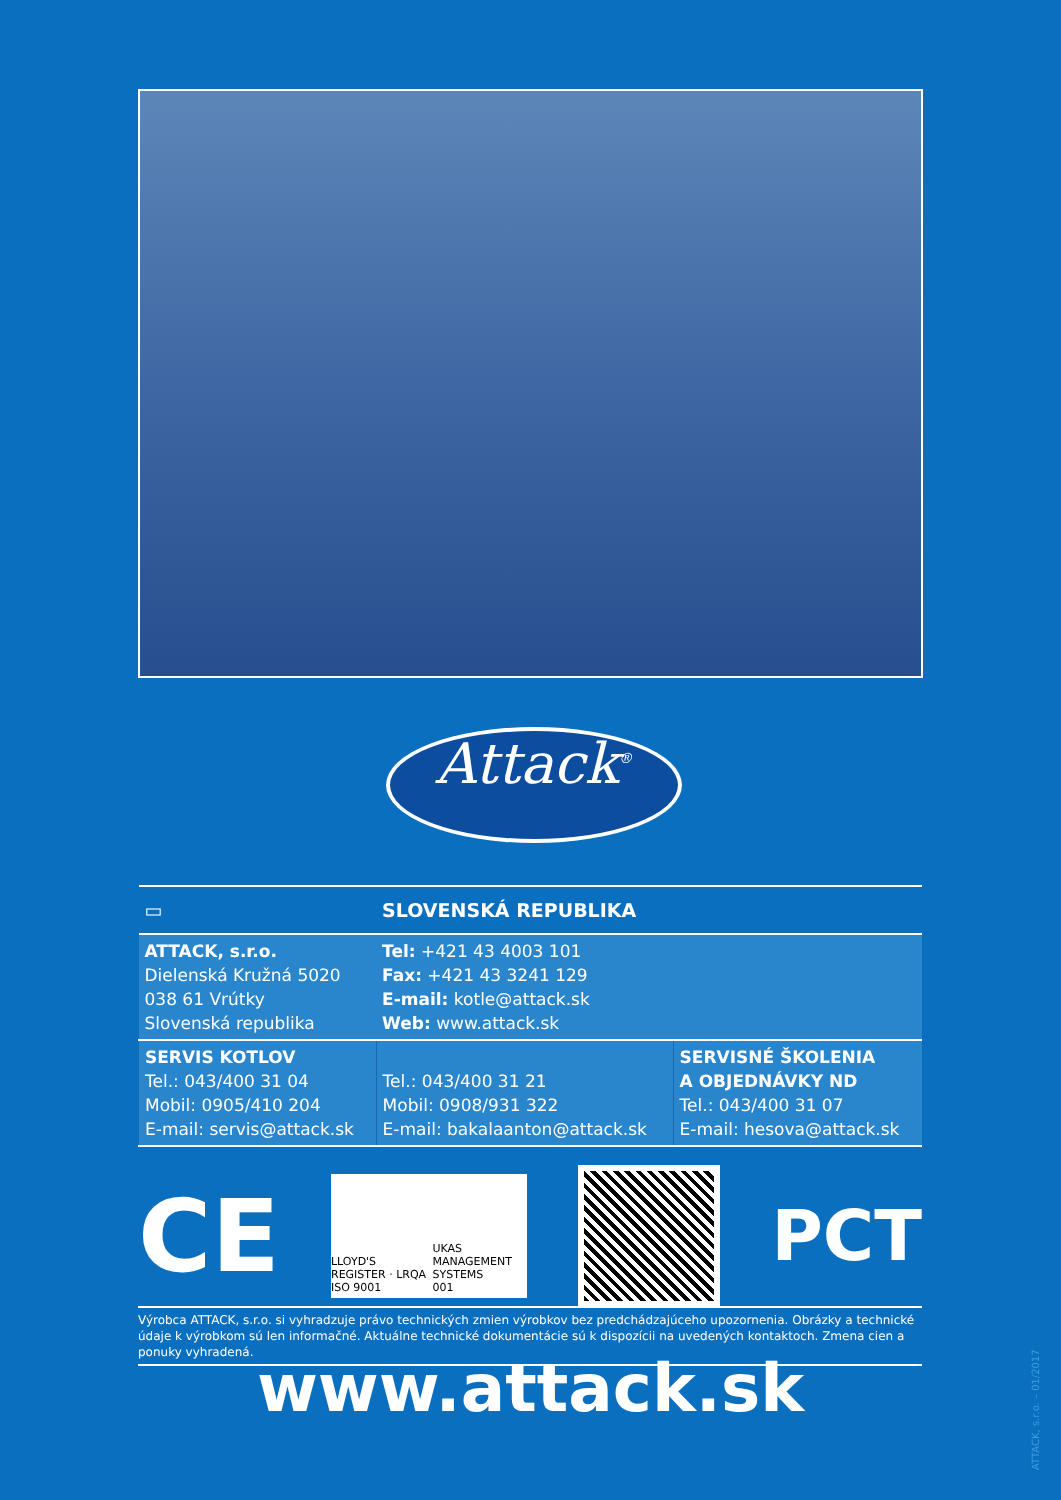Attack<sup>®</sup>
| ▭ | SLOVENSKÁ REPUBLIKA | |
| ATTACK, s.r.o. Dielenská Kružná 5020 038 61 Vrútky Slovenská republika | Tel: +421 43 4003 101 Fax: +421 43 3241 129 E-mail: kotle@attack.sk Web: www.attack.sk | |
| SERVIS KOTLOV Tel.: 043/400 31 04 Mobil: 0905/410 204 E-mail: servis@attack.sk | Tel.: 043/400 31 21 Mobil: 0908/931 322 E-mail: bakalaanton@attack.sk | SERVISNÉ ŠKOLENIA A OBJEDNÁVKY ND Tel.: 043/400 31 07 E-mail: hesova@attack.sk |
CE
LLOYD'S REGISTER · LRQA
ISO 9001 UKAS
MANAGEMENT SYSTEMS
001
PCT
Výrobca ATTACK, s.r.o. si vyhradzuje právo technických zmien výrobkov bez predchádzajúceho upozornenia. Obrázky a technické údaje k výrobkom sú len informačné. Aktuálne technické dokumentácie sú k dispozícii na uvedených kontaktoch. Zmena cien a ponuky vyhradená.
www.attack.sk
ATTACK, s.r.o. – 01/2017